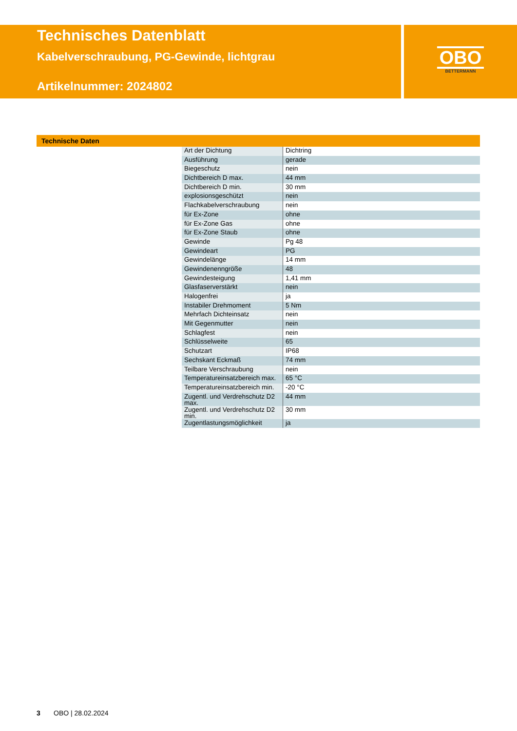Technisches Datenblatt
Kabelverschraubung, PG-Gewinde, lichtgrau
Artikelnummer: 2024802
OBO
BETTERMANN
Technische Daten
| Art der Dichtung | Dichtring |
| Ausführung | gerade |
| Biegeschutz | nein |
| Dichtbereich D max. | 44 mm |
| Dichtbereich D min. | 30 mm |
| explosionsgeschützt | nein |
| Flachkabelverschraubung | nein |
| für Ex-Zone | ohne |
| für Ex-Zone Gas | ohne |
| für Ex-Zone Staub | ohne |
| Gewinde | Pg 48 |
| Gewindeart | PG |
| Gewindelänge | 14 mm |
| Gewindenenngröße | 48 |
| Gewindesteigung | 1,41 mm |
| Glasfaserverstärkt | nein |
| Halogenfrei | ja |
| Instabiler Drehmoment | 5 Nm |
| Mehrfach Dichteinsatz | nein |
| Mit Gegenmutter | nein |
| Schlagfest | nein |
| Schlüsselweite | 65 |
| Schutzart | IP68 |
| Sechskant Eckmaß | 74 mm |
| Teilbare Verschraubung | nein |
| Temperatureinsatzbereich max. | 65 °C |
| Temperatureinsatzbereich min. | -20 °C |
| Zugentl. und Verdrehschutz D2 max. | 44 mm |
| Zugentl. und Verdrehschutz D2 min. | 30 mm |
| Zugentlastungsmöglichkeit | ja |
3 OBO | 28.02.2024